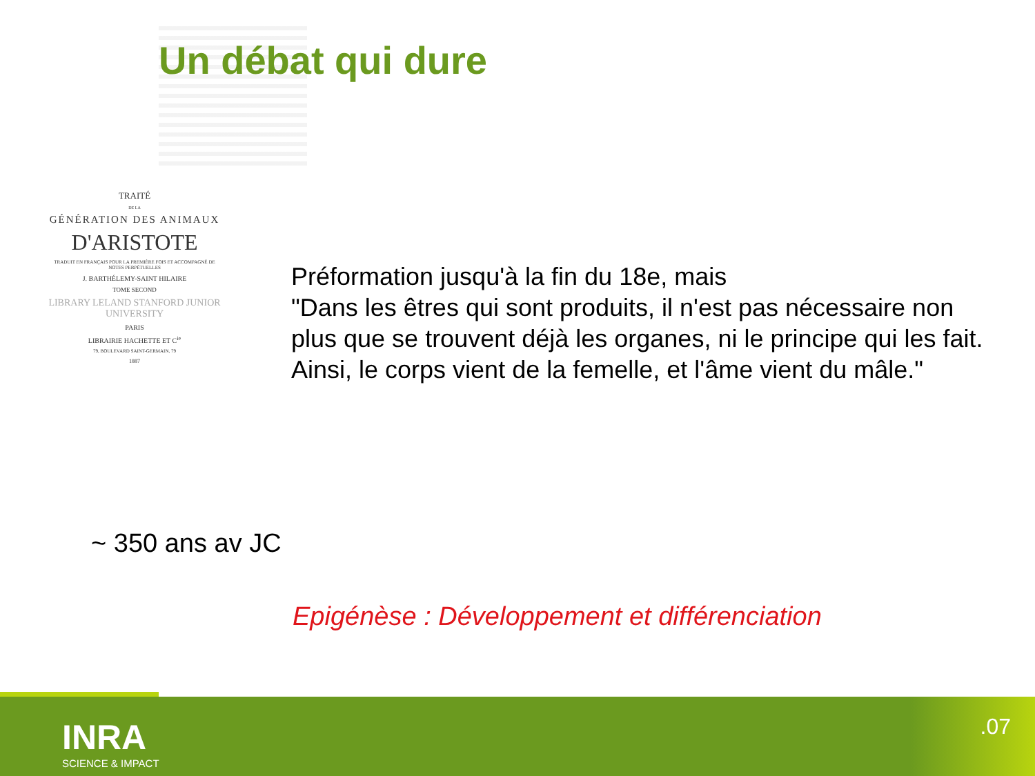Un débat qui dure
TRAITÉ
DE LA
GÉNÉRATION DES ANIMAUX
D'ARISTOTE
TRADUIT EN FRANÇAIS POUR LA PREMIÈRE FOIS ET ACCOMPAGNÉ DE NOTES PERPÉTUELLES
J. BARTHÉLEMY-SAINT HILAIRE
TOME SECOND
LIBRARY LELAND STANFORD JUNIOR UNIVERSITY
PARIS
LIBRAIRIE HACHETTE ET C<sup>ie</sup>
79, BOULEVARD SAINT-GERMAIN, 79
1887
Préformation jusqu'à la fin du 18e, mais
"Dans les êtres qui sont produits, il n'est pas nécessaire non plus que se trouvent déjà les organes, ni le principe qui les fait. Ainsi, le corps vient de la femelle, et l'âme vient du mâle."
~ 350 ans av JC
Epigénèse : Développement et différenciation
INRA
SCIENCE & IMPACT
.07